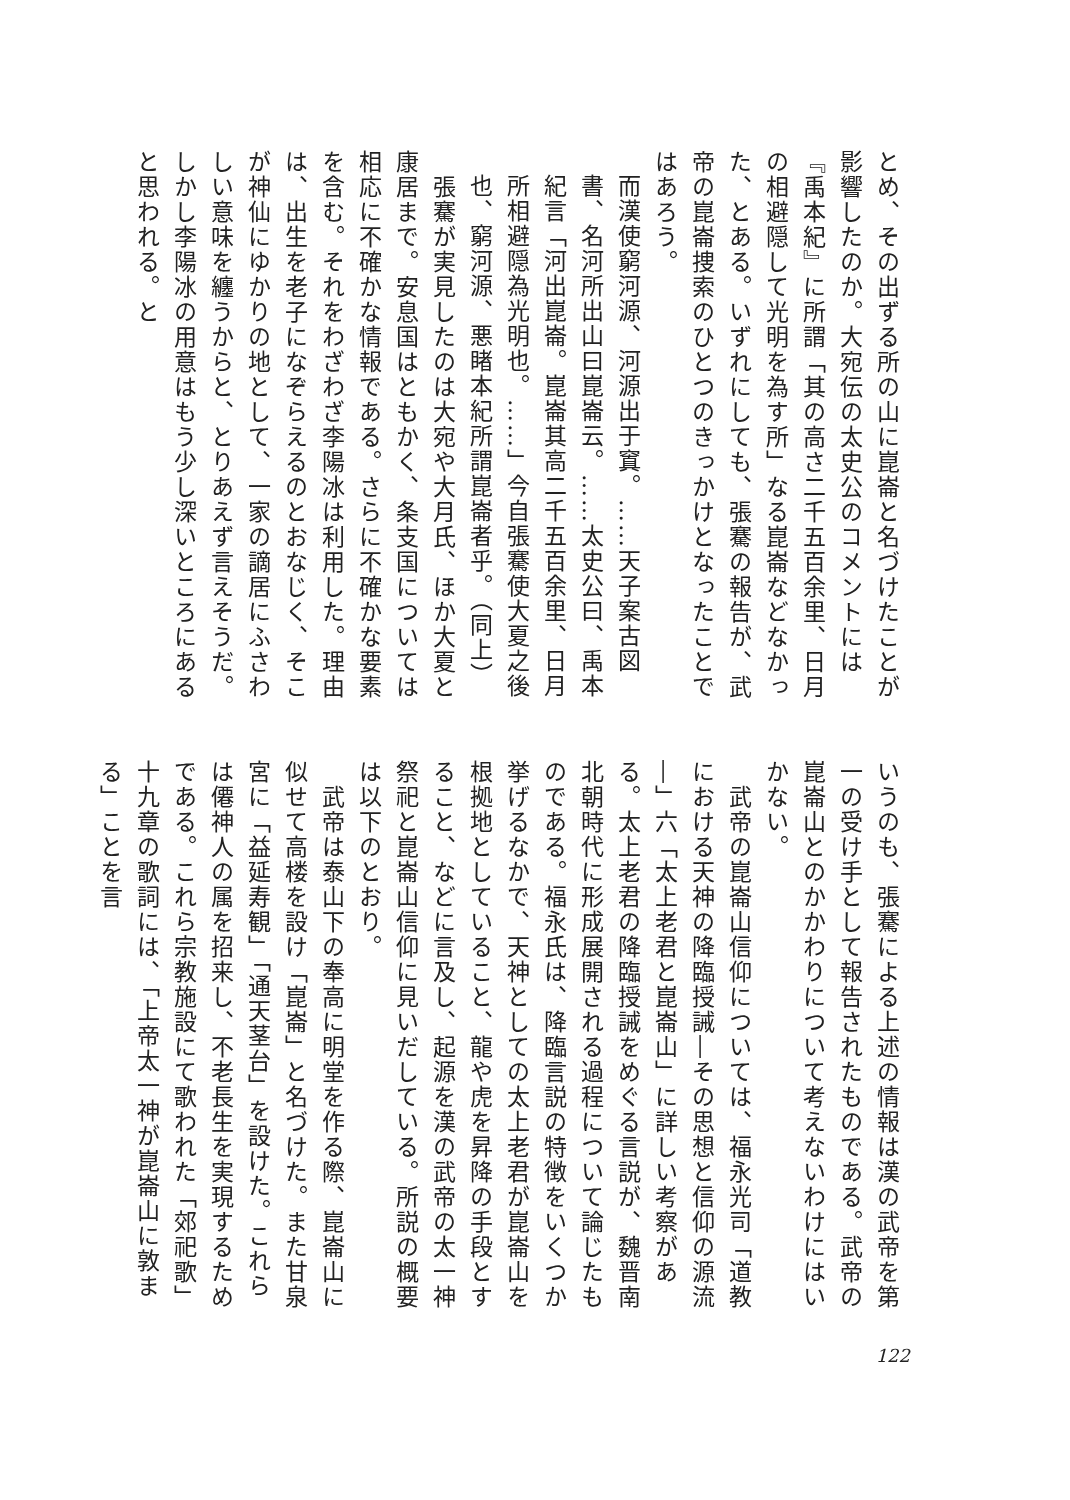とめ、その出ずる所の山に崑崙と名づけたことが影響したのか。大宛伝の太史公のコメントには『禹本紀』に所謂「其の高さ二千五百余里、日月の相避隠して光明を為す所」なる崑崙などなかった、とある。いずれにしても、張騫の報告が、武帝の崑崙捜索のひとつのきっかけとなったことではあろう。
而漢使窮河源、河源出于窴。……天子案古図書、名河所出山曰崑崙云。……太史公曰、禹本紀言「河出崑崙。崑崙其高二千五百余里、日月所相避隠為光明也。……」今自張騫使大夏之後也、窮河源、悪睹本紀所謂崑崙者乎。（同上）
　張騫が実見したのは大宛や大月氏、ほか大夏と康居まで。安息国はともかく、条支国については相応に不確かな情報である。さらに不確かな要素を含む。それをわざわざ李陽冰は利用した。理由は、出生を老子になぞらえるのとおなじく、そこが神仙にゆかりの地として、一家の謫居にふさわしい意味を纏うからと、とりあえず言えそうだ。しかし李陽冰の用意はもう少し深いところにあると思われる。と
いうのも、張騫による上述の情報は漢の武帝を第一の受け手として報告されたものである。武帝の崑崙山とのかかわりについて考えないわけにはいかない。
　武帝の崑崙山信仰については、福永光司「道教における天神の降臨授誡―その思想と信仰の源流―」六「太上老君と崑崙山」に詳しい考察がある。太上老君の降臨授誡をめぐる言説が、魏晋南北朝時代に形成展開される過程について論じたものである。福永氏は、降臨言説の特徴をいくつか挙げるなかで、天神としての太上老君が崑崙山を根拠地としていること、龍や虎を昇降の手段とすること、などに言及し、起源を漢の武帝の太一神祭祀と崑崙山信仰に見いだしている。所説の概要は以下のとおり。
　武帝は泰山下の奉高に明堂を作る際、崑崙山に似せて高楼を設け「崑崙」と名づけた。また甘泉宮に「益延寿観」「通天茎台」を設けた。これらは僊神人の属を招来し、不老長生を実現するためである。これら宗教施設にて歌われた「郊祀歌」十九章の歌詞には、「上帝太一神が崑崙山に敦まる」ことを言
122